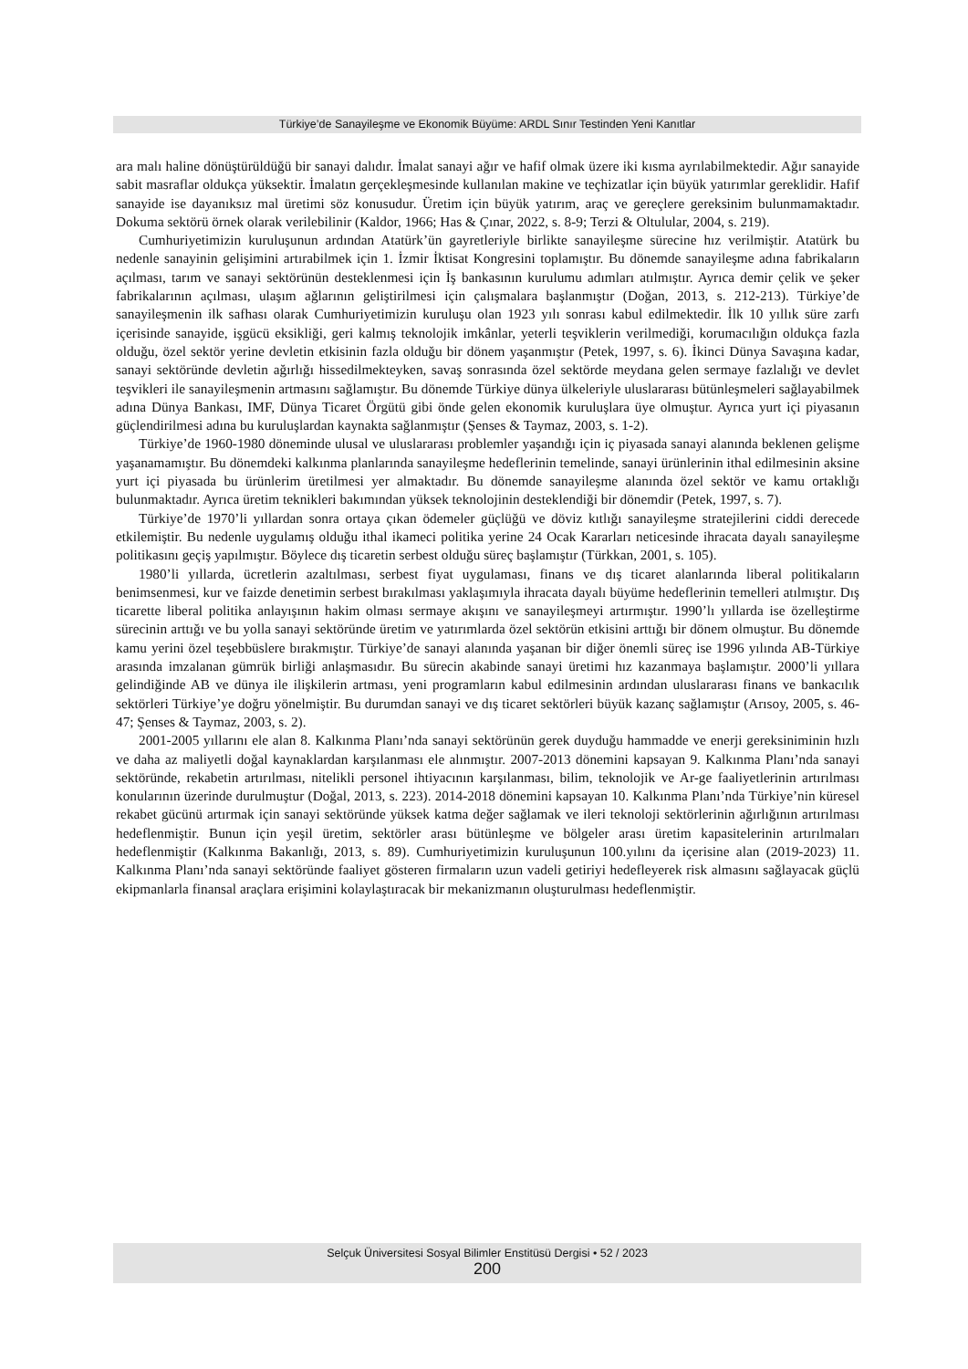Türkiye’de Sanayileşme ve Ekonomik Büyüme: ARDL Sınır Testinden Yeni Kanıtlar
ara malı haline dönüştürüldüğü bir sanayi dalıdır. İmalat sanayi ağır ve hafif olmak üzere iki kısma ayrılabilmektedir. Ağır sanayide sabit masraflar oldukça yüksektir. İmalatın gerçekleşmesinde kullanılan makine ve teçhizatlar için büyük yatırımlar gereklidir. Hafif sanayide ise dayanıksız mal üretimi söz konusudur. Üretim için büyük yatırım, araç ve gereçlere gereksinim bulunmamaktadır. Dokuma sektörü örnek olarak verilebilinir (Kaldor, 1966; Has & Çınar, 2022, s. 8-9; Terzi & Oltulular, 2004, s. 219).
Cumhuriyetimizin kuruluşunun ardından Atatürk’ün gayretleriyle birlikte sanayileşme sürecine hız verilmiştir. Atatürk bu nedenle sanayinin gelişimini artırabilmek için 1. İzmir İktisat Kongresini toplamıştır. Bu dönemde sanayileşme adına fabrikaların açılması, tarım ve sanayi sektörünün desteklenmesi için İş bankasının kurulumu adımları atılmıştır. Ayrıca demir çelik ve şeker fabrikalarının açılması, ulaşım ağlarının geliştirilmesi için çalışmalara başlanmıştır (Doğan, 2013, s. 212-213). Türkiye’de sanayileşmenin ilk safhası olarak Cumhuriyetimizin kuruluşu olan 1923 yılı sonrası kabul edilmektedir. İlk 10 yıllık süre zarfı içerisinde sanayide, işgücü eksikliği, geri kalmış teknolojik imkânlar, yeterli teşviklerin verilmediği, korumacılığın oldukça fazla olduğu, özel sektör yerine devletin etkisinin fazla olduğu bir dönem yaşanmıştır (Petek, 1997, s. 6). İkinci Dünya Savaşına kadar, sanayi sektöründe devletin ağırlığı hissedilmekteyken, savaş sonrasında özel sektörde meydana gelen sermaye fazlalığı ve devlet teşvikleri ile sanayileşmenin artmasını sağlamıştır. Bu dönemde Türkiye dünya ülkeleriyle uluslararası bütünleşmeleri sağlayabilmek adına Dünya Bankası, IMF, Dünya Ticaret Örgütü gibi önde gelen ekonomik kuruluşlara üye olmuştur. Ayrıca yurt içi piyasanın güçlendirilmesi adına bu kuruluşlardan kaynakta sağlanmıştır (Şenses & Taymaz, 2003, s. 1-2).
Türkiye’de 1960-1980 döneminde ulusal ve uluslararası problemler yaşandığı için iç piyasada sanayi alanında beklenen gelişme yaşanamamıştır. Bu dönemdeki kalkınma planlarında sanayileşme hedeflerinin temelinde, sanayi ürünlerinin ithal edilmesinin aksine yurt içi piyasada bu ürünlerim üretilmesi yer almaktadır. Bu dönemde sanayileşme alanında özel sektör ve kamu ortaklığı bulunmaktadır. Ayrıca üretim teknikleri bakımından yüksek teknolojinin desteklendiği bir dönemdir (Petek, 1997, s. 7).
Türkiye’de 1970’li yıllardan sonra ortaya çıkan ödemeler güçlüğü ve döviz kıtlığı sanayileşme stratejilerini ciddi derecede etkilemiştir. Bu nedenle uygulamış olduğu ithal ikameci politika yerine 24 Ocak Kararları neticesinde ihracata dayalı sanayileşme politikasını geçiş yapılmıştır. Böylece dış ticaretin serbest olduğu süreç başlamıştır (Türkkan, 2001, s. 105).
1980’li yıllarda, ücretlerin azaltılması, serbest fiyat uygulaması, finans ve dış ticaret alanlarında liberal politikaların benimsenmesi, kur ve faizde denetimin serbest bırakılması yaklaşımıyla ihracata dayalı büyüme hedeflerinin temelleri atılmıştır. Dış ticarette liberal politika anlayışının hakim olması sermaye akışını ve sanayileşmeyi artırmıştır. 1990’lı yıllarda ise özelleştirme sürecinin arttığı ve bu yolla sanayi sektöründe üretim ve yatırımlarda özel sektörün etkisini arttığı bir dönem olmuştur. Bu dönemde kamu yerini özel teşebbüslere bırakmıştır. Türkiye’de sanayi alanında yaşanan bir diğer önemli süreç ise 1996 yılında AB-Türkiye arasında imzalanan gümrük birliği anlaşmasıdır. Bu sürecin akabinde sanayi üretimi hız kazanmaya başlamıştır. 2000’li yıllara gelindiğinde AB ve dünya ile ilişkilerin artması, yeni programların kabul edilmesinin ardından uluslararası finans ve bankacılık sektörleri Türkiye’ye doğru yönelmiştir. Bu durumdan sanayi ve dış ticaret sektörleri büyük kazanç sağlamıştır (Arısoy, 2005, s. 46-47; Şenses & Taymaz, 2003, s. 2).
2001-2005 yıllarını ele alan 8. Kalkınma Planı’nda sanayi sektörünün gerek duyduğu hammadde ve enerji gereksiniminin hızlı ve daha az maliyetli doğal kaynaklardan karşılanması ele alınmıştır. 2007-2013 dönemini kapsayan 9. Kalkınma Planı’nda sanayi sektöründe, rekabetin artırılması, nitelikli personel ihtiyacının karşılanması, bilim, teknolojik ve Ar-ge faaliyetlerinin artırılması konularının üzerinde durulmuştur (Doğal, 2013, s. 223). 2014-2018 dönemini kapsayan 10. Kalkınma Planı’nda Türkiye’nin küresel rekabet gücünü artırmak için sanayi sektöründe yüksek katma değer sağlamak ve ileri teknoloji sektörlerinin ağırlığının artırılması hedeflenmiştir. Bunun için yeşil üretim, sektörler arası bütünleşme ve bölgeler arası üretim kapasitelerinin artırılmaları hedeflenmiştir (Kalkınma Bakanlığı, 2013, s. 89). Cumhuriyetimizin kuruluşunun 100.yılını da içerisine alan (2019-2023) 11. Kalkınma Planı’nda sanayi sektöründe faaliyet gösteren firmaların uzun vadeli getiriyi hedefleyerek risk almasını sağlayacak güçlü ekipmanlarla finansal araçlara erişimini kolaylaştıracak bir mekanizmanın oluşturulması hedeflenmiştir.
Selçuk Üniversitesi Sosyal Bilimler Enstitüsü Dergisi • 52 / 2023
200